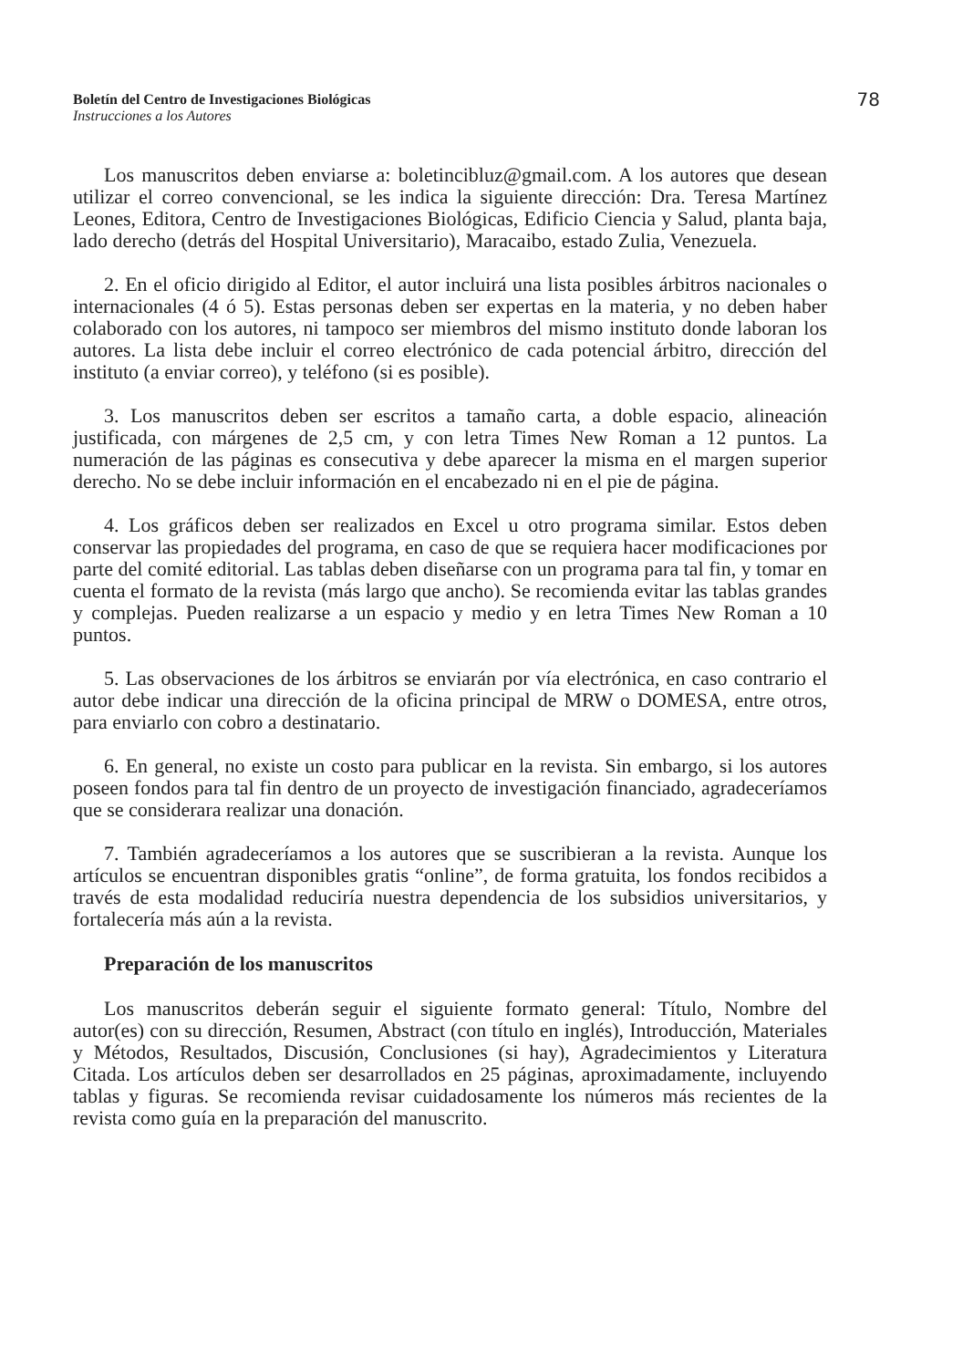Boletín del Centro de Investigaciones Biológicas
Instrucciones a los Autores
78
Los manuscritos deben enviarse a: boletincibluz@gmail.com. A los autores que desean utilizar el correo convencional, se les indica la siguiente dirección: Dra. Teresa Martínez Leones, Editora, Centro de Investigaciones Biológicas, Edificio Ciencia y Salud, planta baja, lado derecho (detrás del Hospital Universitario), Maracaibo, estado Zulia, Venezuela.
2. En el oficio dirigido al Editor, el autor incluirá una lista posibles árbitros nacionales o internacionales (4 ó 5). Estas personas deben ser expertas en la materia, y no deben haber colaborado con los autores, ni tampoco ser miembros del mismo instituto donde laboran los autores. La lista debe incluir el correo electrónico de cada potencial árbitro, dirección del instituto (a enviar correo), y teléfono (si es posible).
3. Los manuscritos deben ser escritos a tamaño carta, a doble espacio, alineación justificada, con márgenes de 2,5 cm, y con letra Times New Roman a 12 puntos. La numeración de las páginas es consecutiva y debe aparecer la misma en el margen superior derecho. No se debe incluir información en el encabezado ni en el pie de página.
4. Los gráficos deben ser realizados en Excel u otro programa similar. Estos deben conservar las propiedades del programa, en caso de que se requiera hacer modificaciones por parte del comité editorial. Las tablas deben diseñarse con un programa para tal fin, y tomar en cuenta el formato de la revista (más largo que ancho). Se recomienda evitar las tablas grandes y complejas. Pueden realizarse a un espacio y medio y en letra Times New Roman a 10 puntos.
5. Las observaciones de los árbitros se enviarán por vía electrónica, en caso contrario el autor debe indicar una dirección de la oficina principal de MRW o DOMESA, entre otros, para enviarlo con cobro a destinatario.
6. En general, no existe un costo para publicar en la revista. Sin embargo, si los autores poseen fondos para tal fin dentro de un proyecto de investigación financiado, agradeceríamos que se considerara realizar una donación.
7. También agradeceríamos a los autores que se suscribieran a la revista. Aunque los artículos se encuentran disponibles gratis “online”, de forma gratuita, los fondos recibidos a través de esta modalidad reduciría nuestra dependencia de los subsidios universitarios, y fortalecería más aún a la revista.
Preparación de los manuscritos
Los manuscritos deberán seguir el siguiente formato general: Título, Nombre del autor(es) con su dirección, Resumen, Abstract (con título en inglés), Introducción, Materiales y Métodos, Resultados, Discusión, Conclusiones (si hay), Agradecimientos y Literatura Citada. Los artículos deben ser desarrollados en 25 páginas, aproximadamente, incluyendo tablas y figuras. Se recomienda revisar cuidadosamente los números más recientes de la revista como guía en la preparación del manuscrito.